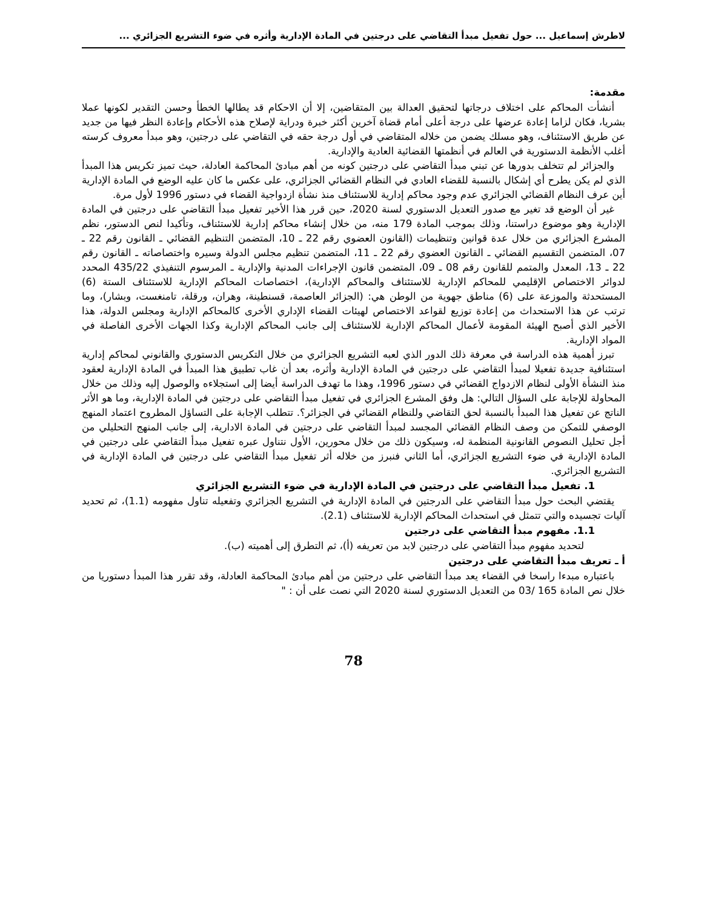لاطرش إسماعيل ... حول تفعيل مبدأ التقاضي على درجتين في المادة الإدارية وأثره في ضوء التشريع الجزائري ...
مقدمة:
أنشأت المحاكم على اختلاف درجاتها لتحقيق العدالة بين المتقاضين، إلا أن الاحكام قد يطالها الخطأ وحسن التقدير لكونها عملا بشريا، فكان لزاما إعادة عرضها على درجة أعلى أمام قضاة آخرين أكثر خبرة ودراية لإصلاح هذه الأحكام وإعادة النظر فيها من جديد عن طريق الاستئناف، وهو مسلك يضمن من خلاله المتقاضي في أول درجة حقه في التقاضي على درجتين، وهو مبدأ معروف كرسته أغلب الأنظمة الدستورية في العالم في أنظمتها القضائية العادية والإدارية.
والجزائر لم تتخلف بدورها عن تبني مبدأ التقاضي على درجتين كونه من أهم مبادئ المحاكمة العادلة، حيث تميز تكريس هذا المبدأ الذي لم يكن يطرح أي إشكال بالنسبة للقضاء العادي في النظام القضائي الجزائري، على عكس ما كان عليه الوضع في المادة الإدارية أين عرف النظام القضائي الجزائري عدم وجود محاكم إدارية للاستئناف منذ نشأة ازدواجية القضاء في دستور 1996 لأول مرة.
غير أن الوضع قد تغير مع صدور التعديل الدستوري لسنة 2020، حين قرر هذا الأخير تفعيل مبدأ التقاضي على درجتين في المادة الإدارية وهو موضوع دراستنا، وذلك بموجب المادة 179 منه، من خلال إنشاء محاكم إدارية للاستئناف، وتأكيدا لنص الدستور، نظم المشرع الجزائري من خلال عدة قوانين وتنظيمات (القانون العضوي رقم 22 ـ 10، المتضمن التنظيم القضائي ـ القانون رقم 22 ـ 07، المتضمن التقسيم القضائي ـ القانون العضوي رقم 22 ـ 11، المتضمن تنظيم مجلس الدولة وسيره واختصاصاته ـ القانون رقم 22 ـ 13، المعدل والمتمم للقانون رقم 08 ـ 09، المتضمن قانون الإجراءات المدنية والإدارية ـ المرسوم التنفيذي 435/22 المحدد لدوائر الاختصاص الإقليمي للمحاكم الإدارية للاستئناف والمحاكم الإدارية)، اختصاصات المحاكم الإدارية للاستئناف الستة (6) المستحدثة والموزعة على (6) مناطق جهوية من الوطن هي: (الجزائر العاصمة، قسنطينة، وهران، ورقلة، تامنغست، وبشار)، وما ترتب عن هذا الاستحداث من إعادة توزيع لقواعد الاختصاص لهيئات القضاء الإداري الأخرى كالمحاكم الإدارية ومجلس الدولة، هذا الأخير الذي أصبح الهيئة المقومة لأعمال المحاكم الإدارية للاستئناف إلى جانب المحاكم الإدارية وكذا الجهات الأخرى الفاصلة في المواد الإدارية.
تبرز أهمية هذه الدراسة في معرفة ذلك الدور الذي لعبه التشريع الجزائري من خلال التكريس الدستوري والقانوني لمحاكم إدارية استئنافية جديدة تفعيلا لمبدأ التقاضي على درجتين في المادة الإدارية وأثره، بعد أن غاب تطبيق هذا المبدأ في المادة الإدارية لعقود منذ النشأة الأولى لنظام الازدواج القضائي في دستور 1996، وهذا ما تهدف الدراسة أيضا إلى استجلاءه والوصول إليه وذلك من خلال المحاولة للإجابة على السؤال التالي: هل وفق المشرع الجزائري في تفعيل مبدأ التقاضي على درجتين في المادة الإدارية، وما هو الأثر الناتج عن تفعيل هذا المبدأ بالنسبة لحق التقاضي وللنظام القضائي في الجزائر؟. تتطلب الإجابة على التساؤل المطروح اعتماد المنهج الوصفي للتمكن من وصف النظام القضائي المجسد لمبدأ التقاضي على درجتين في المادة الادارية، إلى جانب المنهج التحليلي من أجل تحليل النصوص القانونية المنظمة له، وسيكون ذلك من خلال محورين، الأول نتناول عبره تفعيل مبدأ التقاضي على درجتين في المادة الإدارية في ضوء التشريع الجزائري، أما الثاني فنبرز من خلاله أثر تفعيل مبدأ التقاضي على درجتين في المادة الإدارية في التشريع الجزائري.
1. تفعيل مبدأ التقاضي على درجتين في المادة الإدارية في ضوء التشريع الجزائري
يقتضي البحث حول مبدأ التقاضي على الدرجتين في المادة الإدارية في التشريع الجزائري وتفعيله تناول مفهومه (1.1)، ثم تحديد آليات تجسيده والتي تتمثل في استحداث المحاكم الإدارية للاستئناف (2.1).
1.1. مفهوم مبدأ التقاضي على درجتين
لتحديد مفهوم مبدأ التقاضي على درجتين لابد من تعريفه (أ)، ثم التطرق إلى أهميته (ب).
أ ـ تعريف مبدأ التقاضي على درجتين
باعتباره مبدءا راسخا في القضاء يعد مبدأ التقاضي على درجتين من أهم مبادئ المحاكمة العادلة، وقد تقرر هذا المبدأ دستوريا من خلال نص المادة 165 /03 من التعديل الدستوري لسنة 2020 التي نصت على أن : "
78